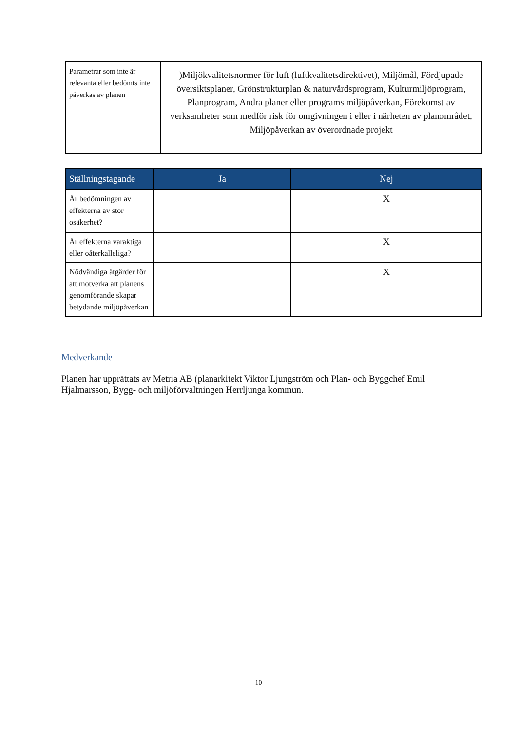| Parametrar som inte är relevanta eller bedömts inte påverkas av planen | )Miljökvalitetsnormer för luft (luftkvalitetsdirektivet), Miljömål, Fördjupade översiktsplaner, Grönstrukturplan & naturvårdsprogram, Kulturmiljöprogram, Planprogram, Andra planer eller programs miljöpåverkan, Förekomst av verksamheter som medför risk för omgivningen i eller i närheten av planområdet, Miljöpåverkan av överordnade projekt |
| Ställningstagande | Ja | Nej |
| --- | --- | --- |
| Är bedömningen av effekterna av stor osäkerhet? | | X |
| Är effekterna varaktiga eller oåterkalleliga? | | X |
| Nödvändiga åtgärder för att motverka att planens genomförande skapar betydande miljöpåverkan | | X |
Medverkande
Planen har upprättats av Metria AB (planarkitekt Viktor Ljungström och Plan- och Byggchef Emil Hjalmarsson, Bygg- och miljöförvaltningen Herrljunga kommun.
10